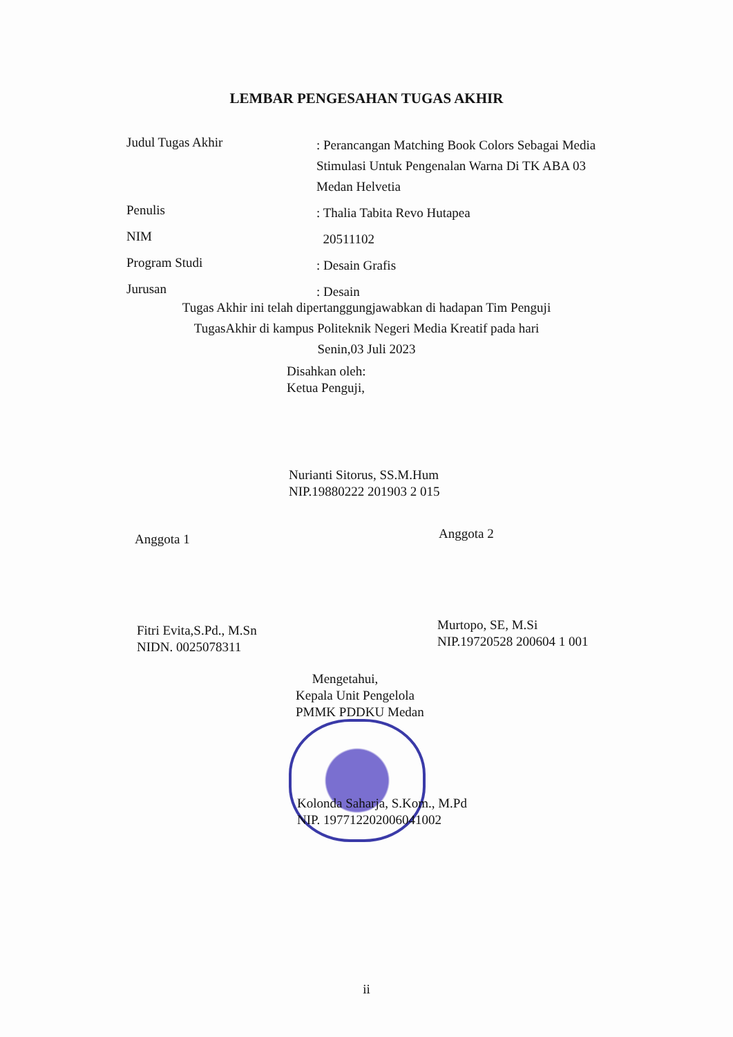LEMBAR PENGESAHAN TUGAS AKHIR
Judul Tugas Akhir
: Perancangan Matching Book Colors Sebagai Media Stimulasi Untuk Pengenalan Warna Di TK ABA 03 Medan Helvetia
Penulis
: Thalia Tabita Revo Hutapea
NIM
20511102
Program Studi
: Desain Grafis
Jurusan
: Desain
Tugas Akhir ini telah dipertanggungjawabkan di hadapan Tim Penguji
TugasAkhir di kampus Politeknik Negeri Media Kreatif pada hari
Senin,03 Juli 2023
Disahkan oleh:
Ketua Penguji,
Nurianti Sitorus, SS.M.Hum
NIP.19880222 201903 2 015
Anggota 1 Anggota 2
Fitri Evita,S.Pd., M.Sn
NIDN. 0025078311
Murtopo, SE, M.Si
NIP.19720528 200604 1 001
Mengetahui,
Kepala Unit Pengelola
PMMK PDDKU Medan
Kolonda Saharja, S.Kom., M.Pd
NIP. 197712202006041002
ii